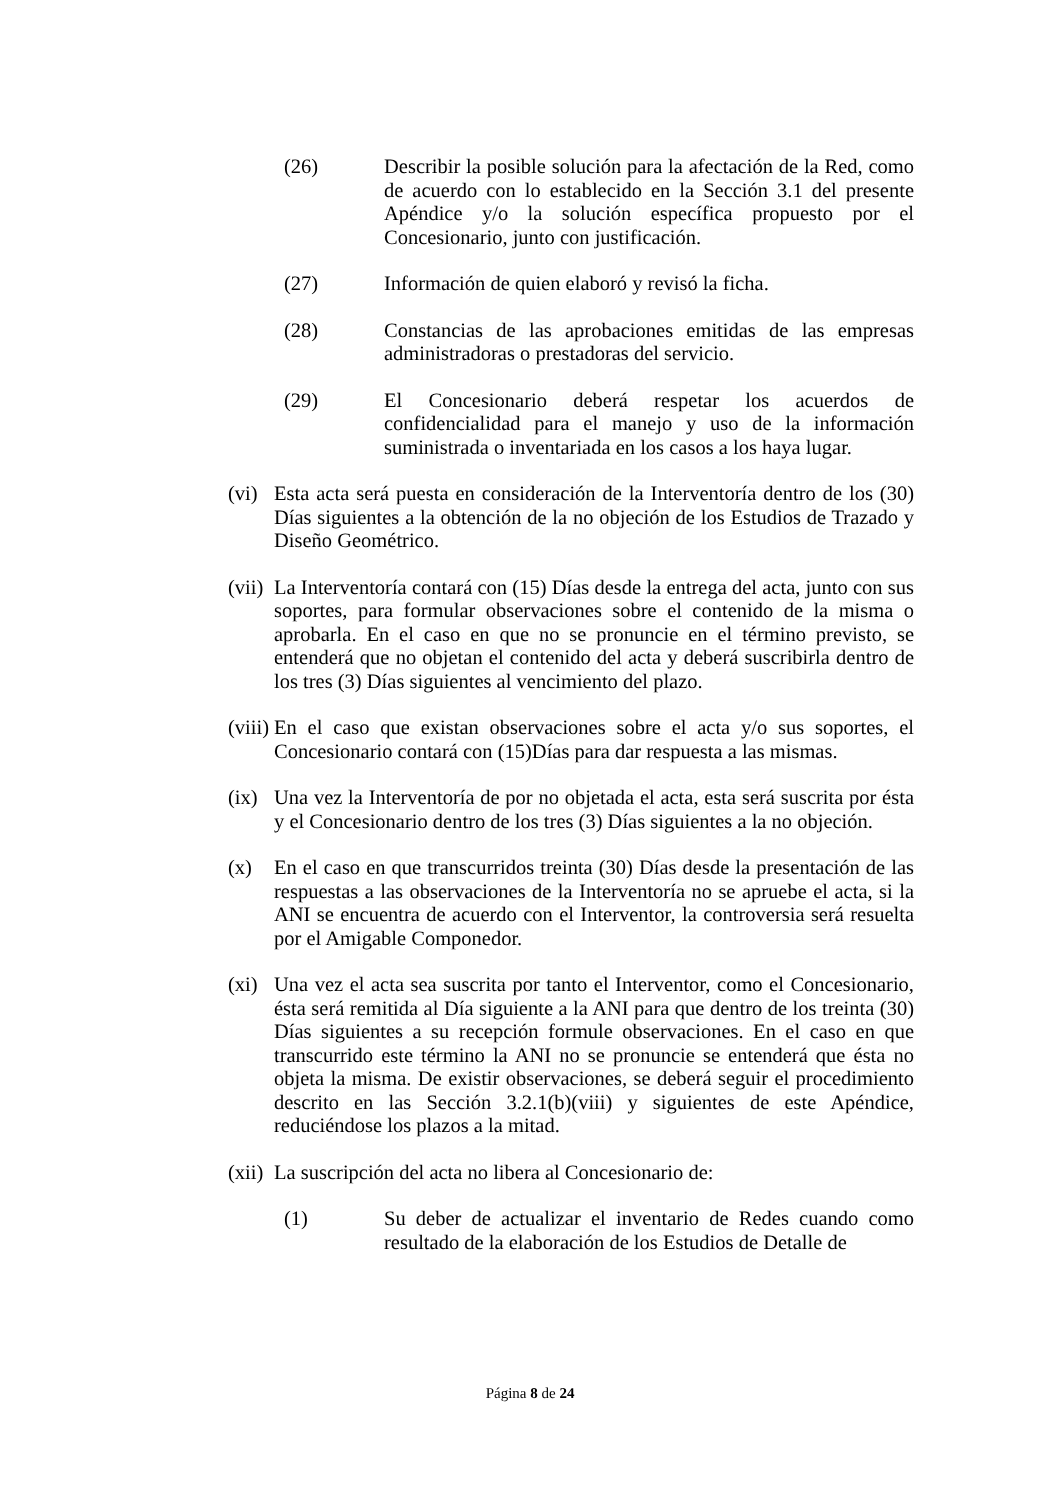(26) Describir la posible solución para la afectación de la Red, como de acuerdo con lo establecido en la Sección 3.1 del presente Apéndice y/o la solución específica propuesto por el Concesionario, junto con justificación.
(27) Información de quien elaboró y revisó la ficha.
(28) Constancias de las aprobaciones emitidas de las empresas administradoras o prestadoras del servicio.
(29) El Concesionario deberá respetar los acuerdos de confidencialidad para el manejo y uso de la información suministrada o inventariada en los casos a los haya lugar.
(vi)
Esta acta será puesta en consideración de la Interventoría dentro de los (30) Días siguientes a la obtención de la no objeción de los Estudios de Trazado y Diseño Geométrico.
(vii)
La Interventoría contará con (15) Días desde la entrega del acta, junto con sus soportes, para formular observaciones sobre el contenido de la misma o aprobarla. En el caso en que no se pronuncie en el término previsto, se entenderá que no objetan el contenido del acta y deberá suscribirla dentro de los tres (3) Días siguientes al vencimiento del plazo.
(viii)
En el caso que existan observaciones sobre el acta y/o sus soportes, el Concesionario contará con (15)Días para dar respuesta a las mismas.
(ix)
Una vez la Interventoría de por no objetada el acta, esta será suscrita por ésta y el Concesionario dentro de los tres (3) Días siguientes a la no objeción.
(x) En el caso en que transcurridos treinta (30) Días desde la presentación de las respuestas a las observaciones de la Interventoría no se apruebe el acta, si la ANI se encuentra de acuerdo con el Interventor, la controversia será resuelta por el Amigable Componedor.
(xi)
Una vez el acta sea suscrita por tanto el Interventor, como el Concesionario, ésta será remitida al Día siguiente a la ANI para que dentro de los treinta (30) Días siguientes a su recepción formule observaciones. En el caso en que transcurrido este término la ANI no se pronuncie se entenderá que ésta no objeta la misma. De existir observaciones, se deberá seguir el procedimiento descrito en las Sección 3.2.1(b)(viii) y siguientes de este Apéndice, reduciéndose los plazos a la mitad.
(xii)
La suscripción del acta no libera al Concesionario de:
(1) Su deber de actualizar el inventario de Redes cuando como resultado de la elaboración de los Estudios de Detalle de
Página 8 de 24